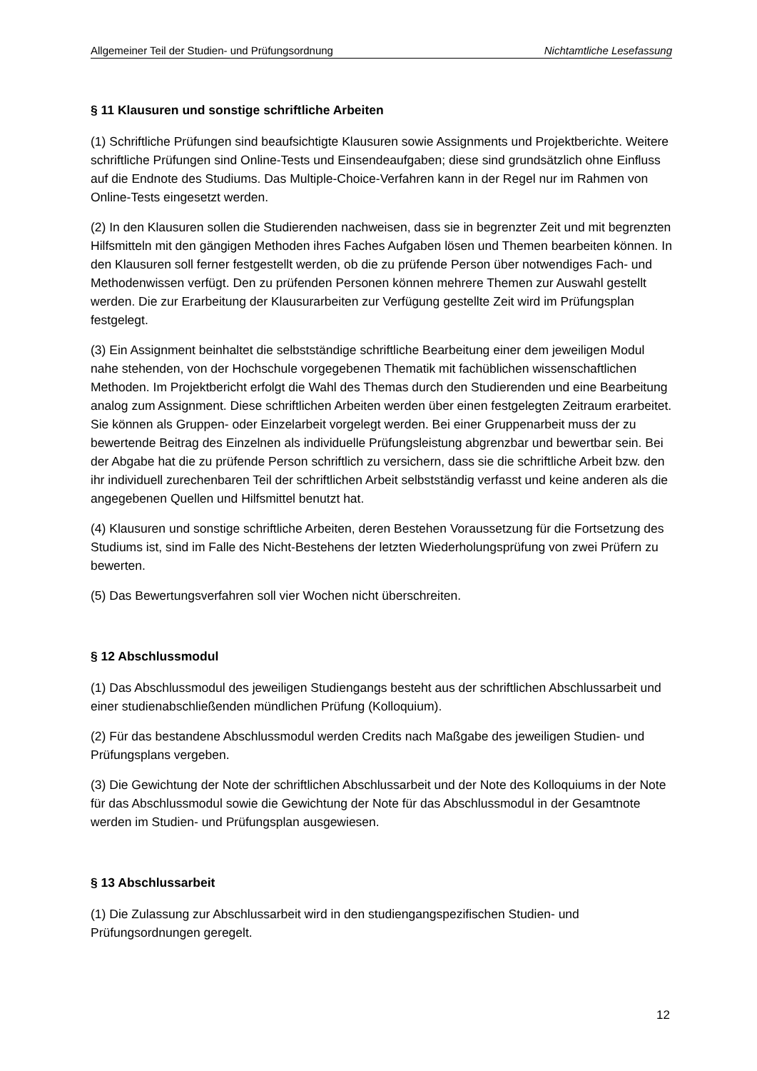Allgemeiner Teil der Studien- und Prüfungsordnung Nichtamtliche Lesefassung
§ 11 Klausuren und sonstige schriftliche Arbeiten
(1) Schriftliche Prüfungen sind beaufsichtigte Klausuren sowie Assignments und Projektberichte. Weitere schriftliche Prüfungen sind Online-Tests und Einsendeaufgaben; diese sind grundsätzlich ohne Einfluss auf die Endnote des Studiums. Das Multiple-Choice-Verfahren kann in der Regel nur im Rahmen von Online-Tests eingesetzt werden.
(2) In den Klausuren sollen die Studierenden nachweisen, dass sie in begrenzter Zeit und mit begrenzten Hilfsmitteln mit den gängigen Methoden ihres Faches Aufgaben lösen und Themen bearbeiten können. In den Klausuren soll ferner festgestellt werden, ob die zu prüfende Person über notwendiges Fach- und Methodenwissen verfügt. Den zu prüfenden Personen können mehrere Themen zur Auswahl gestellt werden. Die zur Erarbeitung der Klausurarbeiten zur Verfügung gestellte Zeit wird im Prüfungsplan festgelegt.
(3) Ein Assignment beinhaltet die selbstständige schriftliche Bearbeitung einer dem jeweiligen Modul nahe stehenden, von der Hochschule vorgegebenen Thematik mit fachüblichen wissenschaftlichen Methoden. Im Projektbericht erfolgt die Wahl des Themas durch den Studierenden und eine Bearbeitung analog zum Assignment. Diese schriftlichen Arbeiten werden über einen festgelegten Zeitraum erarbeitet. Sie können als Gruppen- oder Einzelarbeit vorgelegt werden. Bei einer Gruppenarbeit muss der zu bewertende Beitrag des Einzelnen als individuelle Prüfungsleistung abgrenzbar und bewertbar sein. Bei der Abgabe hat die zu prüfende Person schriftlich zu versichern, dass sie die schriftliche Arbeit bzw. den ihr individuell zurechenbaren Teil der schriftlichen Arbeit selbstständig verfasst und keine anderen als die angegebenen Quellen und Hilfsmittel benutzt hat.
(4) Klausuren und sonstige schriftliche Arbeiten, deren Bestehen Voraussetzung für die Fortsetzung des Studiums ist, sind im Falle des Nicht-Bestehens der letzten Wiederholungsprüfung von zwei Prüfern zu bewerten.
(5) Das Bewertungsverfahren soll vier Wochen nicht überschreiten.
§ 12 Abschlussmodul
(1) Das Abschlussmodul des jeweiligen Studiengangs besteht aus der schriftlichen Abschlussarbeit und einer studienabschließenden mündlichen Prüfung (Kolloquium).
(2) Für das bestandene Abschlussmodul werden Credits nach Maßgabe des jeweiligen Studien- und Prüfungsplans vergeben.
(3) Die Gewichtung der Note der schriftlichen Abschlussarbeit und der Note des Kolloquiums in der Note für das Abschlussmodul sowie die Gewichtung der Note für das Abschlussmodul in der Gesamtnote werden im Studien- und Prüfungsplan ausgewiesen.
§ 13 Abschlussarbeit
(1) Die Zulassung zur Abschlussarbeit wird in den studiengangspezifischen Studien- und Prüfungsordnungen geregelt.
12